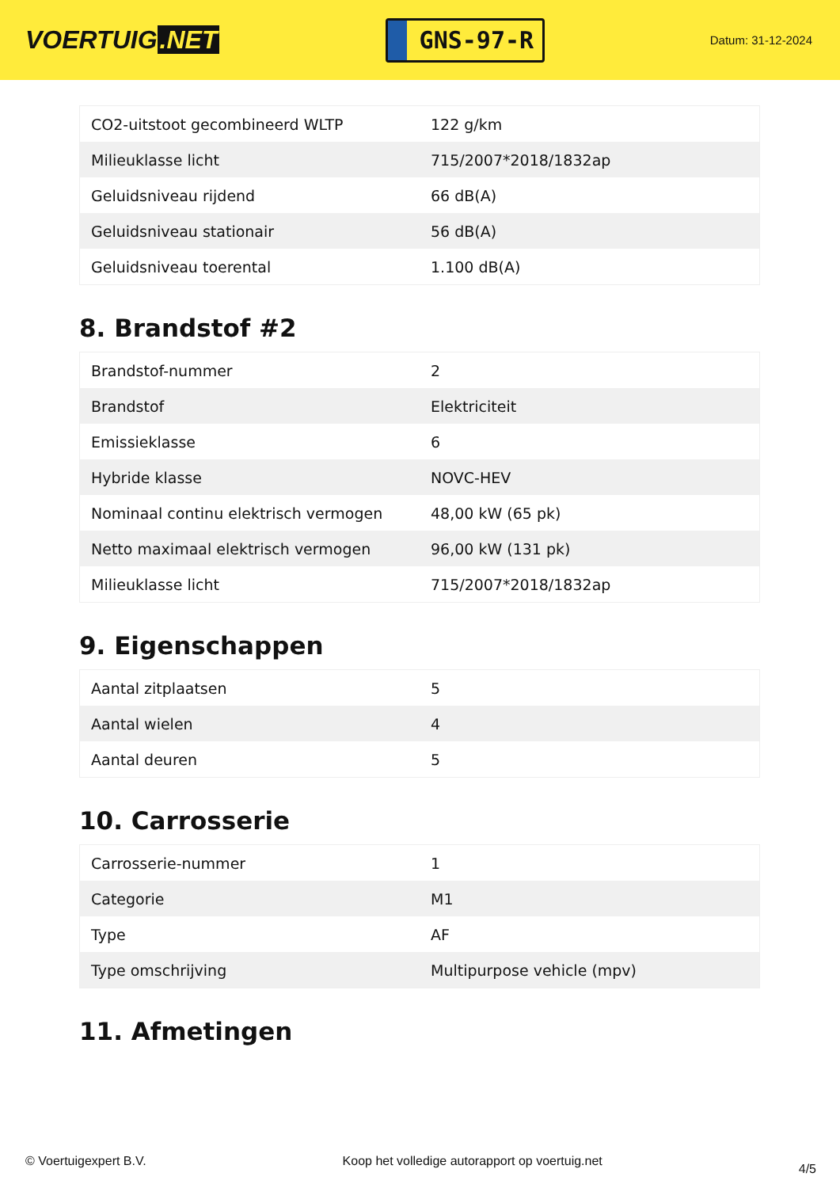VOERTUIG.NET
GNS-97-R
Datum: 31-12-2024
| CO2-uitstoot gecombineerd WLTP | 122 g/km |
| Milieuklasse licht | 715/2007*2018/1832ap |
| Geluidsniveau rijdend | 66 dB(A) |
| Geluidsniveau stationair | 56 dB(A) |
| Geluidsniveau toerental | 1.100 dB(A) |
8. Brandstof #2
| Brandstof-nummer | 2 |
| Brandstof | Elektriciteit |
| Emissieklasse | 6 |
| Hybride klasse | NOVC-HEV |
| Nominaal continu elektrisch vermogen | 48,00 kW (65 pk) |
| Netto maximaal elektrisch vermogen | 96,00 kW (131 pk) |
| Milieuklasse licht | 715/2007*2018/1832ap |
9. Eigenschappen
| Aantal zitplaatsen | 5 |
| Aantal wielen | 4 |
| Aantal deuren | 5 |
10. Carrosserie
| Carrosserie-nummer | 1 |
| Categorie | M1 |
| Type | AF |
| Type omschrijving | Multipurpose vehicle (mpv) |
11. Afmetingen
© Voertuigexpert B.V. Koop het volledige autorapport op voertuig.net 4/5